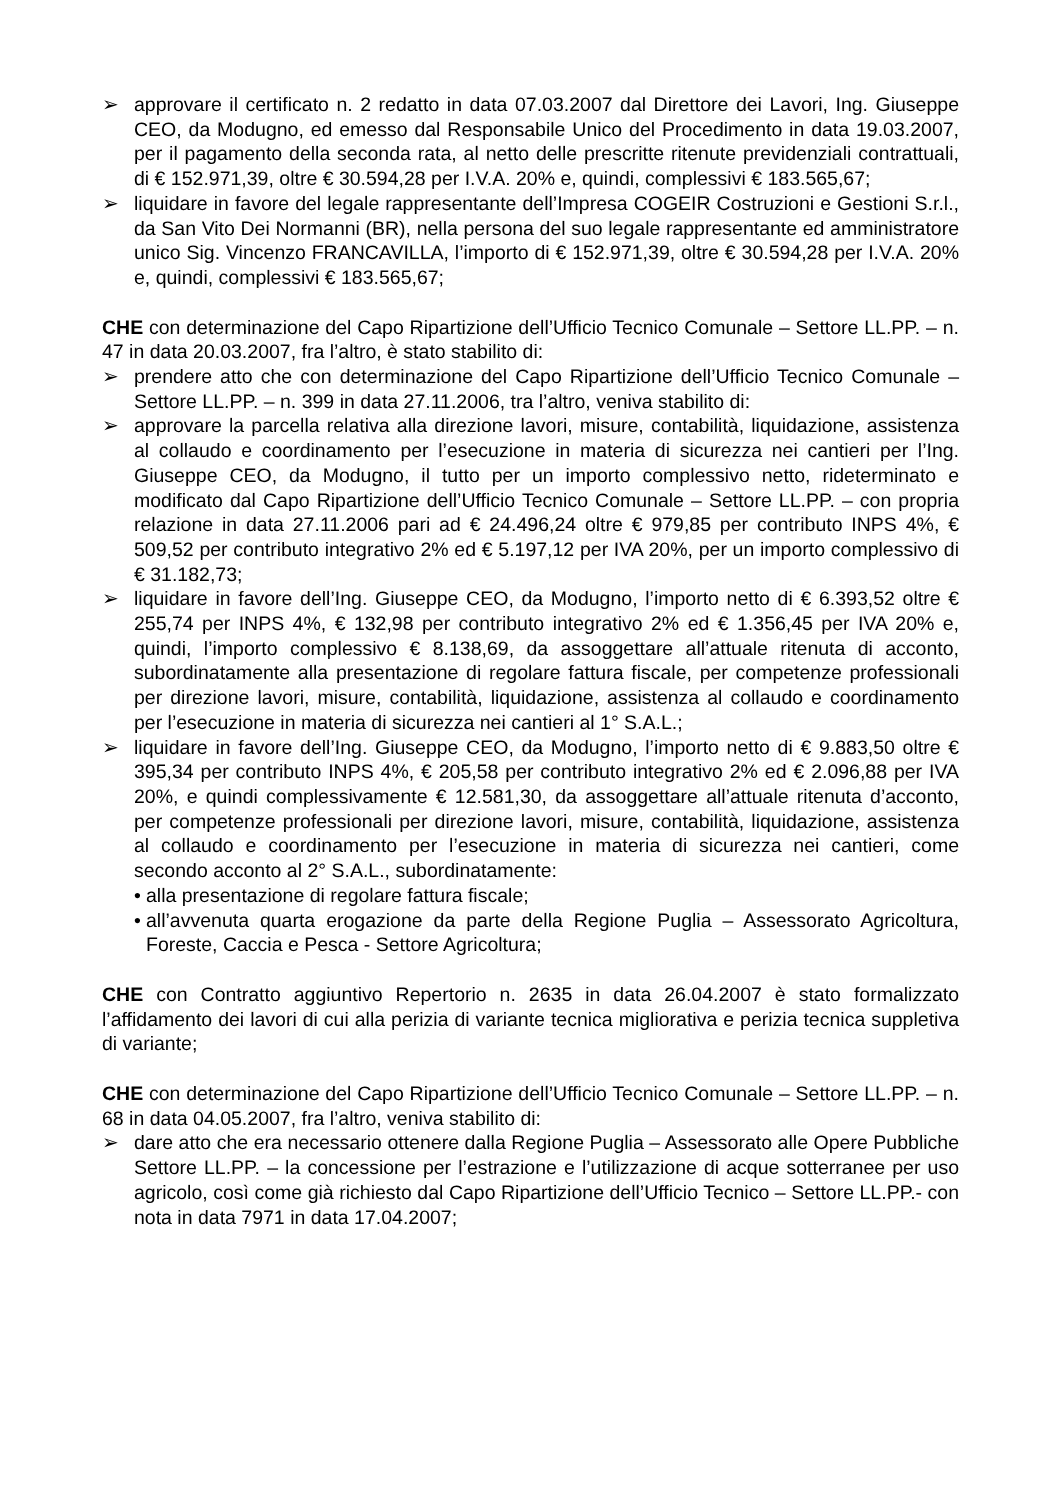➢ approvare il certificato n. 2 redatto in data 07.03.2007 dal Direttore dei Lavori, Ing. Giuseppe CEO, da Modugno, ed emesso dal Responsabile Unico del Procedimento in data 19.03.2007, per il pagamento della seconda rata, al netto delle prescritte ritenute previdenziali contrattuali, di € 152.971,39, oltre € 30.594,28 per I.V.A. 20% e, quindi, complessivi € 183.565,67;
➢ liquidare in favore del legale rappresentante dell’Impresa COGEIR Costruzioni e Gestioni S.r.l., da San Vito Dei Normanni (BR), nella persona del suo legale rappresentante ed amministratore unico Sig. Vincenzo FRANCAVILLA, l’importo di € 152.971,39, oltre € 30.594,28 per I.V.A. 20% e, quindi, complessivi € 183.565,67;
CHE con determinazione del Capo Ripartizione dell’Ufficio Tecnico Comunale – Settore LL.PP. – n. 47 in data 20.03.2007, fra l’altro, è stato stabilito di:
➢ prendere atto che con determinazione del Capo Ripartizione dell’Ufficio Tecnico Comunale – Settore LL.PP. – n. 399 in data 27.11.2006, tra l’altro, veniva stabilito di:
➢ approvare la parcella relativa alla direzione lavori, misure, contabilità, liquidazione, assistenza al collaudo e coordinamento per l’esecuzione in materia di sicurezza nei cantieri per l’Ing. Giuseppe CEO, da Modugno, il tutto per un importo complessivo netto, rideterminato e modificato dal Capo Ripartizione dell’Ufficio Tecnico Comunale – Settore LL.PP. – con propria relazione in data 27.11.2006 pari ad € 24.496,24 oltre € 979,85 per contributo INPS 4%, € 509,52 per contributo integrativo 2% ed € 5.197,12 per IVA 20%, per un importo complessivo di € 31.182,73;
➢ liquidare in favore dell’Ing. Giuseppe CEO, da Modugno, l’importo netto di € 6.393,52 oltre € 255,74 per INPS 4%, € 132,98 per contributo integrativo 2% ed € 1.356,45 per IVA 20% e, quindi, l’importo complessivo € 8.138,69, da assoggettare all’attuale ritenuta di acconto, subordinatamente alla presentazione di regolare fattura fiscale, per competenze professionali per direzione lavori, misure, contabilità, liquidazione, assistenza al collaudo e coordinamento per l’esecuzione in materia di sicurezza nei cantieri al 1° S.A.L.;
➢ liquidare in favore dell’Ing. Giuseppe CEO, da Modugno, l’importo netto di € 9.883,50 oltre € 395,34 per contributo INPS 4%, € 205,58 per contributo integrativo 2% ed € 2.096,88 per IVA 20%, e quindi complessivamente € 12.581,30, da assoggettare all’attuale ritenuta d’acconto, per competenze professionali per direzione lavori, misure, contabilità, liquidazione, assistenza al collaudo e coordinamento per l’esecuzione in materia di sicurezza nei cantieri, come secondo acconto al 2° S.A.L., subordinatamente:
• alla presentazione di regolare fattura fiscale;
• all’avvenuta quarta erogazione da parte della Regione Puglia – Assessorato Agricoltura, Foreste, Caccia e Pesca - Settore Agricoltura;
CHE con Contratto aggiuntivo Repertorio n. 2635 in data 26.04.2007 è stato formalizzato l’affidamento dei lavori di cui alla perizia di variante tecnica migliorativa e perizia tecnica suppletiva di variante;
CHE con determinazione del Capo Ripartizione dell’Ufficio Tecnico Comunale – Settore LL.PP. – n. 68 in data 04.05.2007, fra l’altro, veniva stabilito di:
➢ dare atto che era necessario ottenere dalla Regione Puglia – Assessorato alle Opere Pubbliche Settore LL.PP. – la concessione per l’estrazione e l’utilizzazione di acque sotterranee per uso agricolo, così come già richiesto dal Capo Ripartizione dell’Ufficio Tecnico – Settore LL.PP.- con nota in data 7971 in data 17.04.2007;